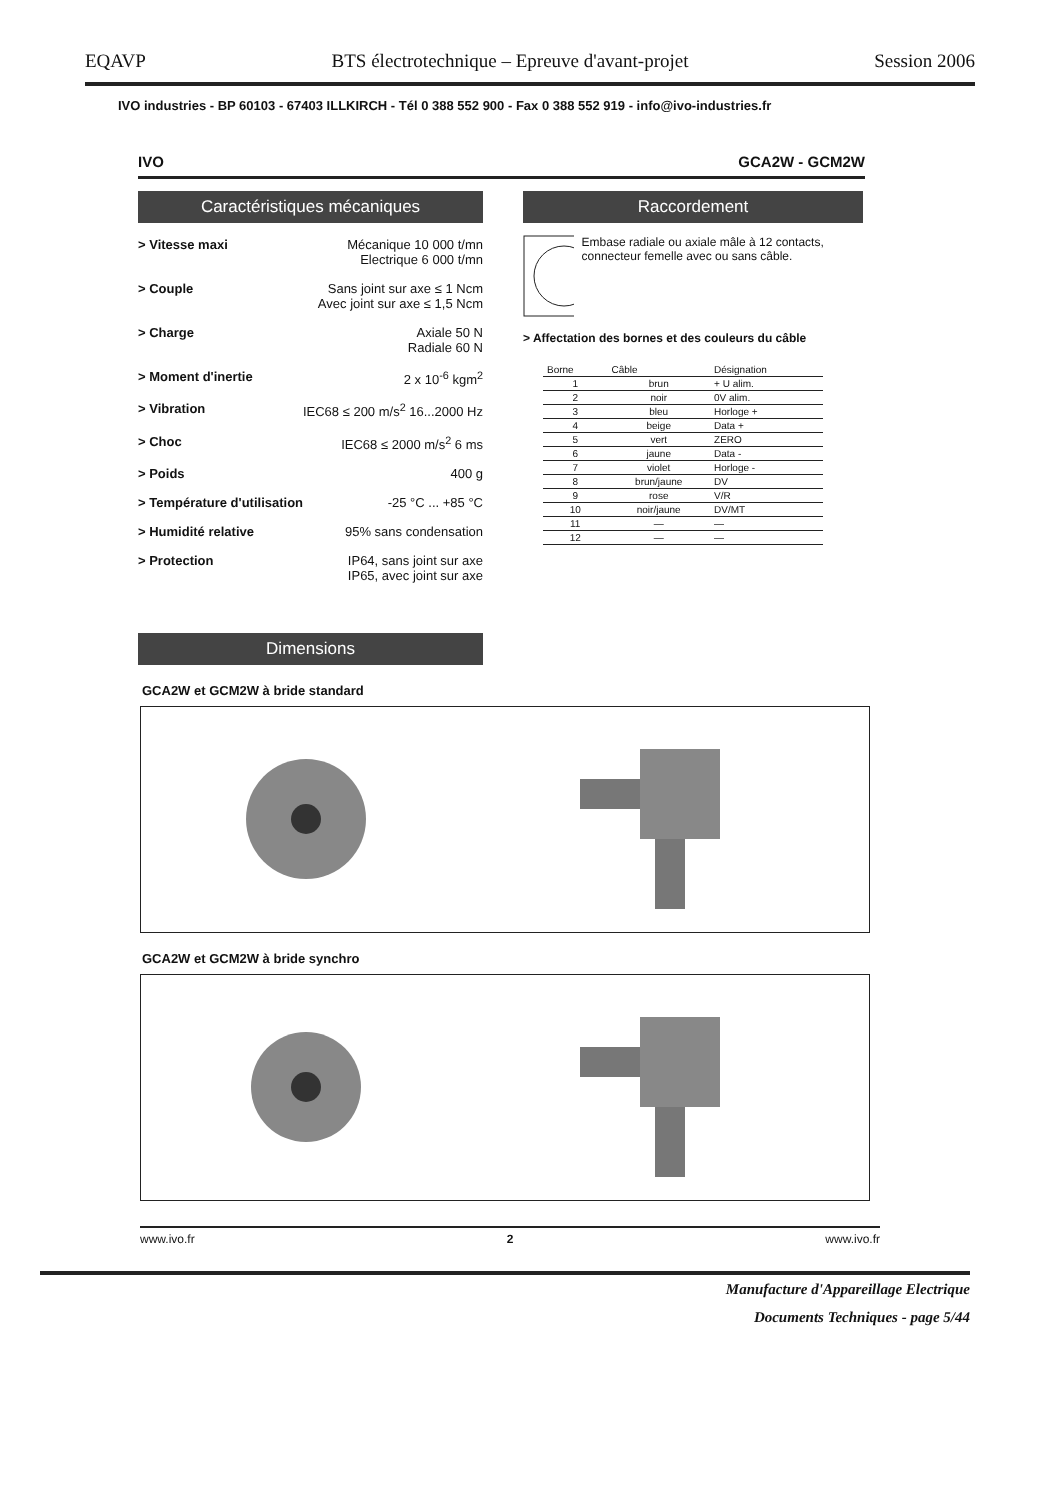EQAVP BTS électrotechnique – Epreuve d'avant-projet Session 2006
IVO industries - BP 60103 - 67403 ILLKIRCH - Tél 0 388 552 900 - Fax 0 388 552 919 - info@ivo-industries.fr
IVO GCA2W - GCM2W
Caractéristiques mécaniques
> Vitesse maxi Mécanique 10 000 t/mn
Electrique 6 000 t/mn
> Couple Sans joint sur axe ≤ 1 Ncm
Avec joint sur axe ≤ 1,5 Ncm
> Charge Axiale 50 N
Radiale 60 N
> Moment d'inertie 2 x 10<sup>-6</sup> kgm<sup>2</sup>
> Vibration IEC68 ≤ 200 m/s<sup>2</sup> 16...2000 Hz
> Choc IEC68 ≤ 2000 m/s<sup>2</sup> 6 ms
> Poids 400 g
> Température d'utilisation -25 °C ... +85 °C
> Humidité relative 95% sans condensation
> Protection IP64, sans joint sur axe
IP65, avec joint sur axe
Dimensions
Raccordement
Embase radiale ou axiale mâle à 12 contacts, connecteur femelle avec ou sans câble.
> Affectation des bornes et des couleurs du câble
| Borne | Câble | Désignation |
| --- | --- | --- |
| 1 | brun | + U alim. |
| 2 | noir | 0V alim. |
| 3 | bleu | Horloge + |
| 4 | beige | Data + |
| 5 | vert | ZERO |
| 6 | jaune | Data - |
| 7 | violet | Horloge - |
| 8 | brun/jaune | DV |
| 9 | rose | V/R |
| 10 | noir/jaune | DV/MT |
| 11 | — | — |
| 12 | — | — |
GCA2W et GCM2W à bride standard
GCA2W et GCM2W à bride synchro
www.ivo.fr 2 www.ivo.fr
Manufacture d'Appareillage Electrique
Documents Techniques - page 5/44